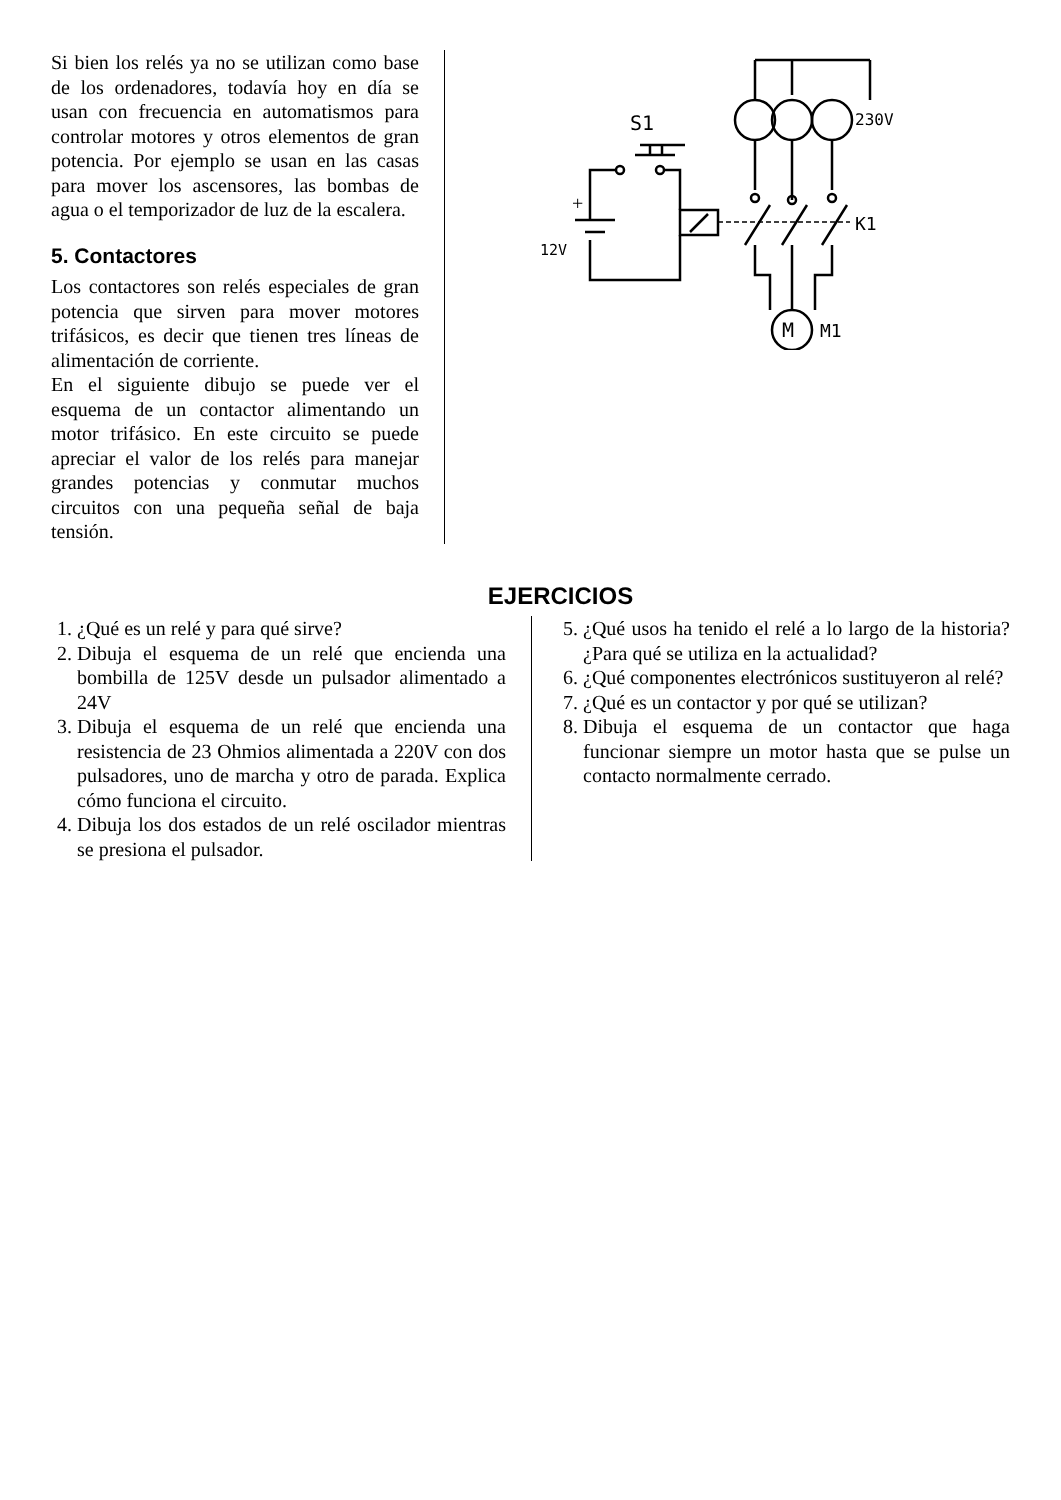Si bien los relés ya no se utilizan como base de los ordenadores, todavía hoy en día se usan con frecuencia en automatismos para controlar motores y otros elementos de gran potencia. Por ejemplo se usan en las casas para mover los ascensores, las bombas de agua o el temporizador de luz de la escalera.
5. Contactores
Los contactores son relés especiales de gran potencia que sirven para mover motores trifásicos, es decir que tienen tres líneas de alimentación de corriente.
En el siguiente dibujo se puede ver el esquema de un contactor alimentando un motor trifásico. En este circuito se puede apreciar el valor de los relés para manejar grandes potencias y conmutar muchos circuitos con una pequeña señal de baja tensión.
S1
230V
K1
12V
+
M
M1
EJERCICIOS
1. ¿Qué es un relé y para qué sirve?
2. Dibuja el esquema de un relé que encienda una bombilla de 125V desde un pulsador alimentado a 24V
3. Dibuja el esquema de un relé que encienda una resistencia de 23 Ohmios alimentada a 220V con dos pulsadores, uno de marcha y otro de parada. Explica cómo funciona el circuito.
4. Dibuja los dos estados de un relé oscilador mientras se presiona el pulsador.
5. ¿Qué usos ha tenido el relé a lo largo de la historia? ¿Para qué se utiliza en la actualidad?
6. ¿Qué componentes electrónicos sustituyeron al relé?
7. ¿Qué es un contactor y por qué se utilizan?
8. Dibuja el esquema de un contactor que haga funcionar siempre un motor hasta que se pulse un contacto normalmente cerrado.